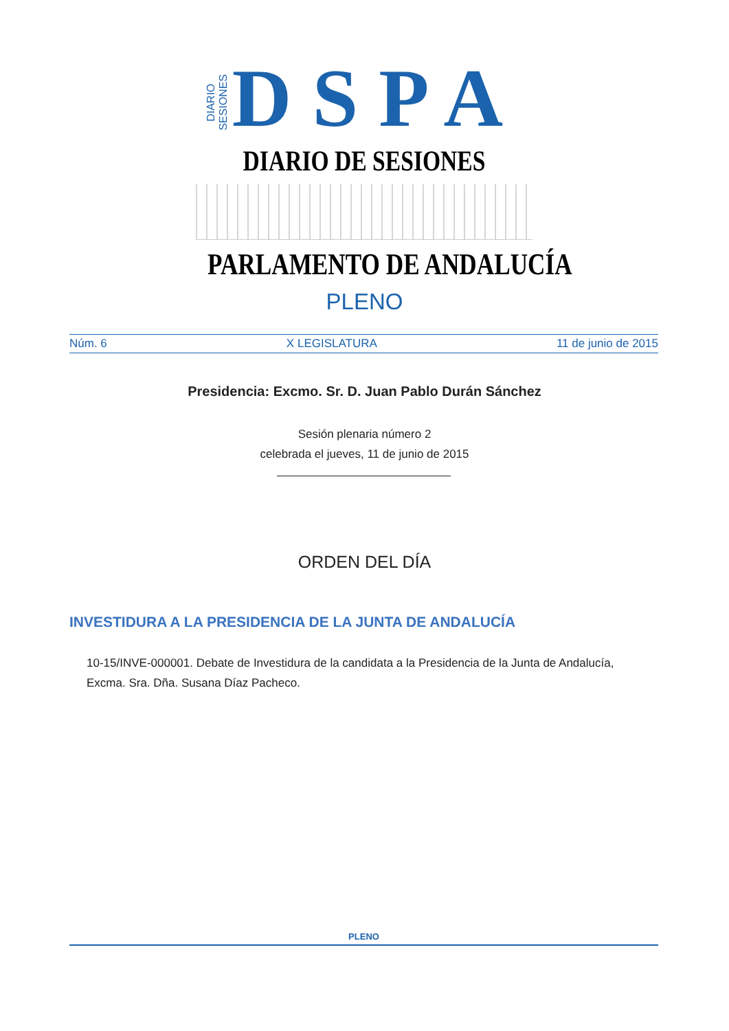DIARIO
SESIONES DSPA
DIARIO DE SESIONES
PARLAMENTO DE ANDALUCÍA
PLENO
Núm. 6 X LEGISLATURA 11 de junio de 2015
Presidencia: Excmo. Sr. D. Juan Pablo Durán Sánchez
Sesión plenaria número 2
celebrada el jueves, 11 de junio de 2015
ORDEN DEL DÍA
INVESTIDURA A LA PRESIDENCIA DE LA JUNTA DE ANDALUCÍA
10-15/INVE-000001. Debate de Investidura de la candidata a la Presidencia de la Junta de Andalucía, Excma. Sra. Dña. Susana Díaz Pacheco.
PLENO